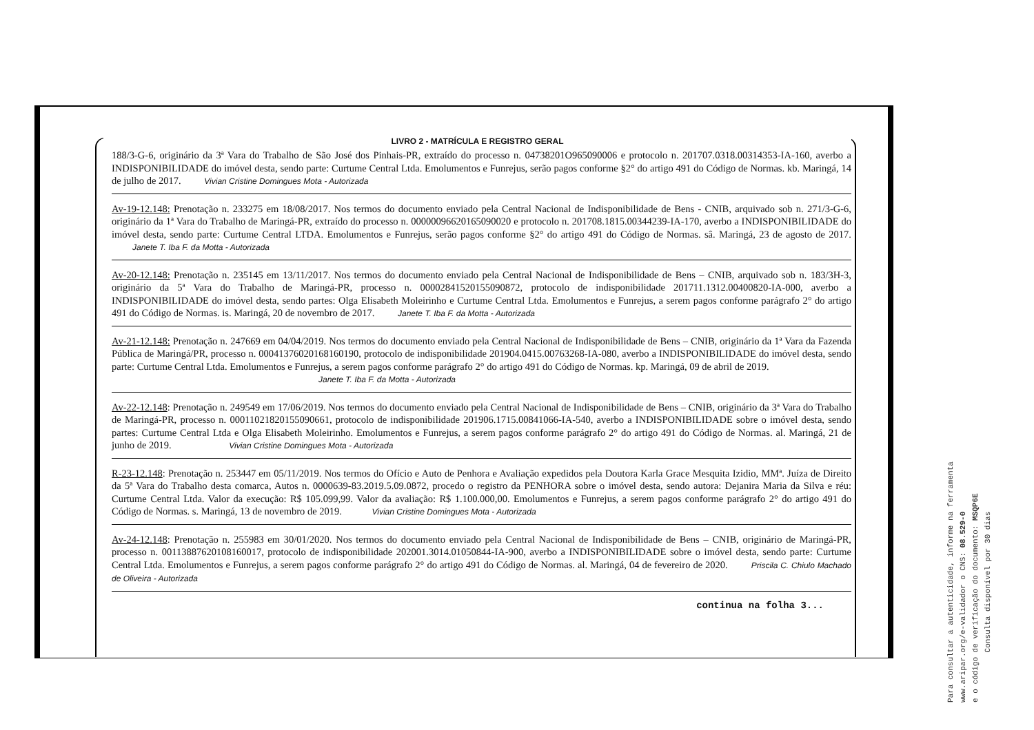LIVRO 2 - MATRÍCULA E REGISTRO GERAL
188/3-G-6, originário da 3ª Vara do Trabalho de São José dos Pinhais-PR, extraído do processo n. 04738201O965090006 e protocolo n. 201707.0318.00314353-IA-160, averbo a INDISPONIBILIDADE do imóvel desta, sendo parte: Curtume Central Ltda. Emolumentos e Funrejus, serão pagos conforme §2° do artigo 491 do Código de Normas. kb. Maringá, 14 de julho de 2017. Vivian Cristine Domingues Mota - Autorizada
Av-19-12.148: Prenotação n. 233275 em 18/08/2017. Nos termos do documento enviado pela Central Nacional de Indisponibilidade de Bens - CNIB, arquivado sob n. 271/3-G-6, originário da 1ª Vara do Trabalho de Maringá-PR, extraído do processo n. 00000096620165090020 e protocolo n. 201708.1815.00344239-IA-170, averbo a INDISPONIBILIDADE do imóvel desta, sendo parte: Curtume Central LTDA. Emolumentos e Funrejus, serão pagos conforme §2° do artigo 491 do Código de Normas. sâ. Maringá, 23 de agosto de 2017. Janete T. Iba F. da Motta - Autorizada
Av-20-12.148: Prenotação n. 235145 em 13/11/2017. Nos termos do documento enviado pela Central Nacional de Indisponibilidade de Bens – CNIB, arquivado sob n. 183/3H-3, originário da 5ª Vara do Trabalho de Maringá-PR, processo n. 00002841520155090872, protocolo de indisponibilidade 201711.1312.00400820-IA-000, averbo a INDISPONIBILIDADE do imóvel desta, sendo partes: Olga Elisabeth Moleirinho e Curtume Central Ltda. Emolumentos e Funrejus, a serem pagos conforme parágrafo 2° do artigo 491 do Código de Normas. is. Maringá, 20 de novembro de 2017. Janete T. Iba F. da Motta - Autorizada
Av-21-12.148: Prenotação n. 247669 em 04/04/2019. Nos termos do documento enviado pela Central Nacional de Indisponibilidade de Bens – CNIB, originário da 1ª Vara da Fazenda Pública de Maringá/PR, processo n. 00041376020168160190, protocolo de indisponibilidade 201904.0415.00763268-IA-080, averbo a INDISPONIBILIDADE do imóvel desta, sendo parte: Curtume Central Ltda. Emolumentos e Funrejus, a serem pagos conforme parágrafo 2° do artigo 491 do Código de Normas. kp. Maringá, 09 de abril de 2019.
Janete T. Iba F. da Motta - Autorizada
Av-22-12.148: Prenotação n. 249549 em 17/06/2019. Nos termos do documento enviado pela Central Nacional de Indisponibilidade de Bens – CNIB, originário da 3ª Vara do Trabalho de Maringá-PR, processo n. 00011021820155090661, protocolo de indisponibilidade 201906.1715.00841066-IA-540, averbo a INDISPONIBILIDADE sobre o imóvel desta, sendo partes: Curtume Central Ltda e Olga Elisabeth Moleirinho. Emolumentos e Funrejus, a serem pagos conforme parágrafo 2° do artigo 491 do Código de Normas. al. Maringá, 21 de junho de 2019. Vivian Cristine Domingues Mota - Autorizada
R-23-12.148: Prenotação n. 253447 em 05/11/2019. Nos termos do Ofício e Auto de Penhora e Avaliação expedidos pela Doutora Karla Grace Mesquita Izidio, MMª. Juíza de Direito da 5ª Vara do Trabalho desta comarca, Autos n. 0000639-83.2019.5.09.0872, procedo o registro da PENHORA sobre o imóvel desta, sendo autora: Dejanira Maria da Silva e réu: Curtume Central Ltda. Valor da execução: R$ 105.099,99. Valor da avaliação: R$ 1.100.000,00. Emolumentos e Funrejus, a serem pagos conforme parágrafo 2° do artigo 491 do Código de Normas. s. Maringá, 13 de novembro de 2019. Vivian Cristine Domingues Mota - Autorizada
Av-24-12.148: Prenotação n. 255983 em 30/01/2020. Nos termos do documento enviado pela Central Nacional de Indisponibilidade de Bens – CNIB, originário de Maringá-PR, processo n. 00113887620108160017, protocolo de indisponibilidade 202001.3014.01050844-IA-900, averbo a INDISPONIBILIDADE sobre o imóvel desta, sendo parte: Curtume Central Ltda. Emolumentos e Funrejus, a serem pagos conforme parágrafo 2° do artigo 491 do Código de Normas. al. Maringá, 04 de fevereiro de 2020. Priscila C. Chiulo Machado de Oliveira - Autorizada
continua na folha 3...
Para consultar a autenticidade, informe na ferramenta
www.aripar.org/e-validador o CNS: 08.529-0
e o código de verificação do documento: MSQP6E
Consulta disponível por 30 dias